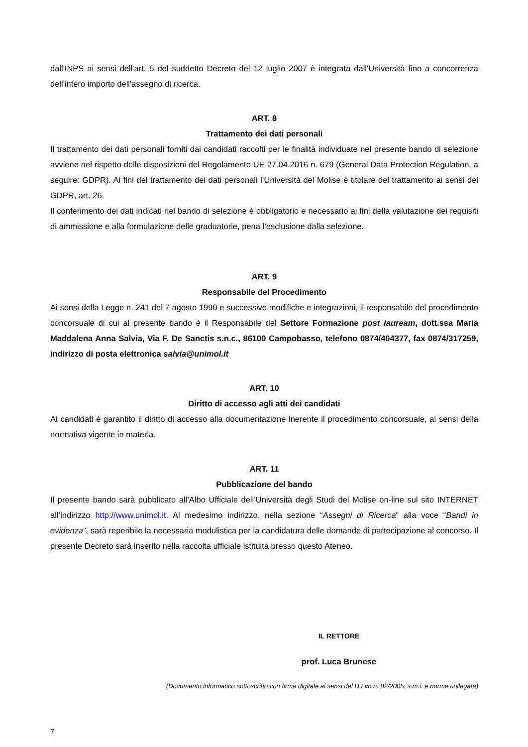dall'INPS ai sensi dell'art. 5 del suddetto Decreto del 12 luglio 2007 è integrata dall'Università fino a concorrenza dell'intero importo dell'assegno di ricerca.
ART. 8
Trattamento dei dati personali
Il trattamento dei dati personali forniti dai candidati raccolti per le finalità individuate nel presente bando di selezione avviene nel rispetto delle disposizioni del Regolamento UE 27.04.2016 n. 679 (General Data Protection Regulation, a seguire: GDPR). Ai fini del trattamento dei dati personali l’Università del Molise è titolare del trattamento ai sensi del GDPR, art. 26.
Il conferimento dei dati indicati nel bando di selezione è obbligatorio e necessario ai fini della valutazione dei requisiti di ammissione e alla formulazione delle graduatorie, pena l’esclusione dalla selezione.
ART. 9
Responsabile del Procedimento
Ai sensi della Legge n. 241 del 7 agosto 1990 e successive modifiche e integrazioni, il responsabile del procedimento concorsuale di cui al presente bando è il Responsabile del Settore Formazione post lauream, dott.ssa Maria Maddalena Anna Salvia, Via F. De Sanctis s.n.c., 86100 Campobasso, telefono 0874/404377, fax 0874/317259, indirizzo di posta elettronica salvia@unimol.it
ART. 10
Diritto di accesso agli atti dei candidati
Ai candidati è garantito il diritto di accesso alla documentazione inerente il procedimento concorsuale, ai sensi della normativa vigente in materia.
ART. 11
Pubblicazione del bando
Il presente bando sarà pubblicato all’Albo Ufficiale dell’Università degli Studi del Molise on-line sul sito INTERNET all’indirizzo http://www.unimol.it. Al medesimo indirizzo, nella sezione “Assegni di Ricerca” alla voce “Bandi in evidenza”, sarà reperibile la necessaria modulistica per la candidatura delle domande di partecipazione al concorso. Il presente Decreto sarà inserito nella raccolta ufficiale istituita presso questo Ateneo.
IL RETTORE
prof. Luca Brunese
(Documento informatico sottoscritto con firma digitale ai sensi del D.Lvo n. 82/2005, s.m.i. e norme collegate)
7